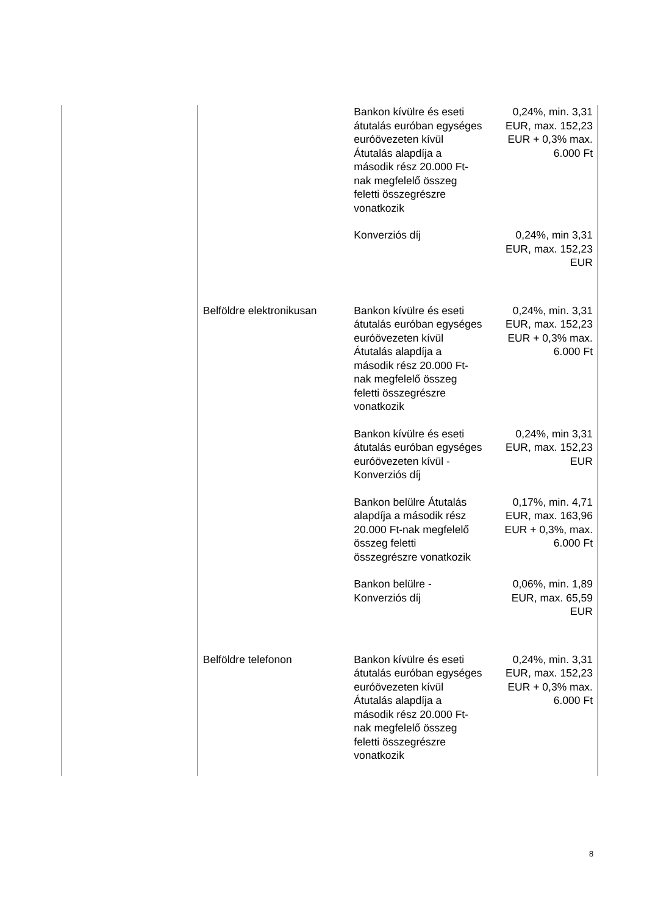| | | Bankon kívülre és eseti átutalás euróban egységes euróövezeten kívül Átutalás alapdíja a második rész 20.000 Ft-nak megfelelő összeg feletti összegrészre vonatkozik | 0,24%, min. 3,31 EUR, max. 152,23 EUR + 0,3% max. 6.000 Ft |
| | | Konverziós díj | 0,24%, min 3,31 EUR, max. 152,23 EUR |
| | Belföldre elektronikusan | Bankon kívülre és eseti átutalás euróban egységes euróövezeten kívül Átutalás alapdíja a második rész 20.000 Ft-nak megfelelő összeg feletti összegrészre vonatkozik | 0,24%, min. 3,31 EUR, max. 152,23 EUR + 0,3% max. 6.000 Ft |
| | | Bankon kívülre és eseti átutalás euróban egységes euróövezeten kívül - Konverziós díj | 0,24%, min 3,31 EUR, max. 152,23 EUR |
| | | Bankon belülre Átutalás alapdíja a második rész 20.000 Ft-nak megfelelő összeg feletti összegrészre vonatkozik | 0,17%, min. 4,71 EUR, max. 163,96 EUR + 0,3%, max. 6.000 Ft |
| | | Bankon belülre - Konverziós díj | 0,06%, min. 1,89 EUR, max. 65,59 EUR |
| | Belföldre telefonon | Bankon kívülre és eseti átutalás euróban egységes euróövezeten kívül Átutalás alapdíja a második rész 20.000 Ft-nak megfelelő összeg feletti összegrészre vonatkozik | 0,24%, min. 3,31 EUR, max. 152,23 EUR + 0,3% max. 6.000 Ft |
8